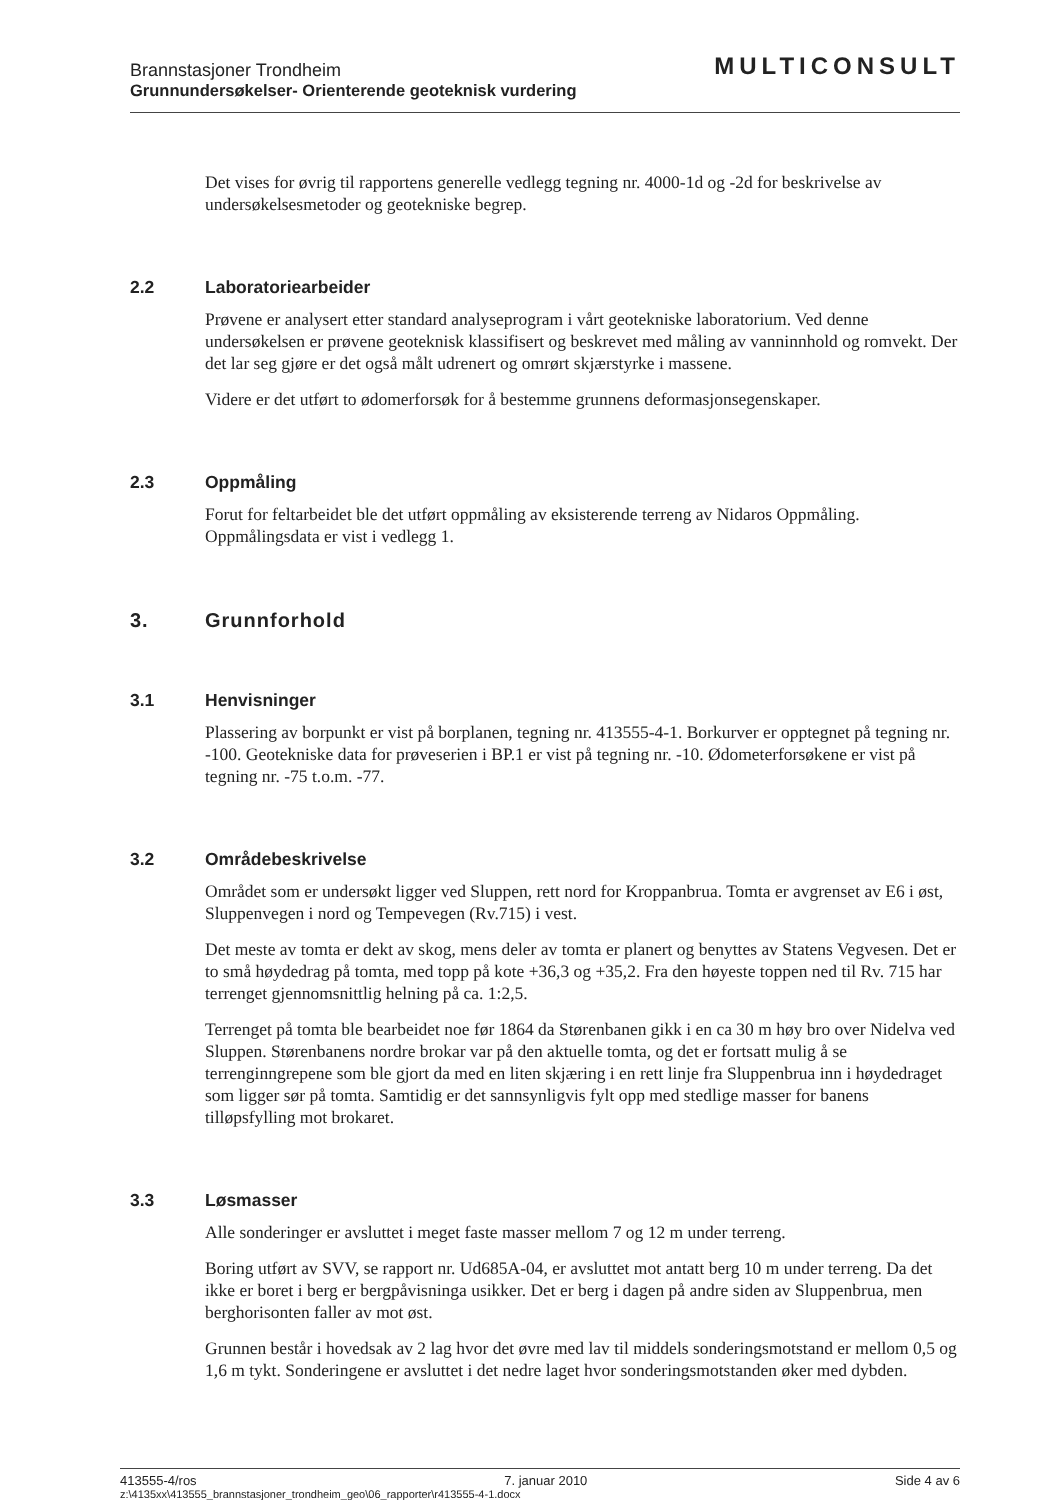Brannstasjoner Trondheim
Grunnundersøkelser- Orienterende geoteknisk vurdering
MULTICONSULT
Det vises for øvrig til rapportens generelle vedlegg tegning nr. 4000-1d og -2d for beskrivelse av undersøkelsesmetoder og geotekniske begrep.
2.2 Laboratoriearbeider
Prøvene er analysert etter standard analyseprogram i vårt geotekniske laboratorium. Ved denne undersøkelsen er prøvene geoteknisk klassifisert og beskrevet med måling av vanninnhold og romvekt. Der det lar seg gjøre er det også målt udrenert og omrørt skjærstyrke i massene.
Videre er det utført to ødomerforsøk for å bestemme grunnens deformasjonsegenskaper.
2.3 Oppmåling
Forut for feltarbeidet ble det utført oppmåling av eksisterende terreng av Nidaros Oppmåling. Oppmålingsdata er vist i vedlegg 1.
3. Grunnforhold
3.1 Henvisninger
Plassering av borpunkt er vist på borplanen, tegning nr. 413555-4-1. Borkurver er opptegnet på tegning nr. -100. Geotekniske data for prøveserien i BP.1 er vist på tegning nr. -10. Ødometerforsøkene er vist på tegning nr. -75 t.o.m. -77.
3.2 Områdebeskrivelse
Området som er undersøkt ligger ved Sluppen, rett nord for Kroppanbrua. Tomta er avgrenset av E6 i øst, Sluppenvegen i nord og Tempevegen (Rv.715) i vest.
Det meste av tomta er dekt av skog, mens deler av tomta er planert og benyttes av Statens Vegvesen. Det er to små høydedrag på tomta, med topp på kote +36,3 og +35,2. Fra den høyeste toppen ned til Rv. 715 har terrenget gjennomsnittlig helning på ca. 1:2,5.
Terrenget på tomta ble bearbeidet noe før 1864 da Størenbanen gikk i en ca 30 m høy bro over Nidelva ved Sluppen. Størenbanens nordre brokar var på den aktuelle tomta, og det er fortsatt mulig å se terrenginngrepene som ble gjort da med en liten skjæring i en rett linje fra Sluppenbrua inn i høydedraget som ligger sør på tomta. Samtidig er det sannsynligvis fylt opp med stedlige masser for banens tilløpsfylling mot brokaret.
3.3 Løsmasser
Alle sonderinger er avsluttet i meget faste masser mellom 7 og 12 m under terreng.
Boring utført av SVV, se rapport nr. Ud685A-04, er avsluttet mot antatt berg 10 m under terreng. Da det ikke er boret i berg er bergpåvisninga usikker. Det er berg i dagen på andre siden av Sluppenbrua, men berghorisonten faller av mot øst.
Grunnen består i hovedsak av 2 lag hvor det øvre med lav til middels sonderingsmotstand er mellom 0,5 og 1,6 m tykt. Sonderingene er avsluttet i det nedre laget hvor sonderingsmotstanden øker med dybden.
413555-4/ros 7. januar 2010 Side 4 av 6
z:\4135xx\413555_brannstasjoner_trondheim_geo\06_rapporter\r413555-4-1.docx